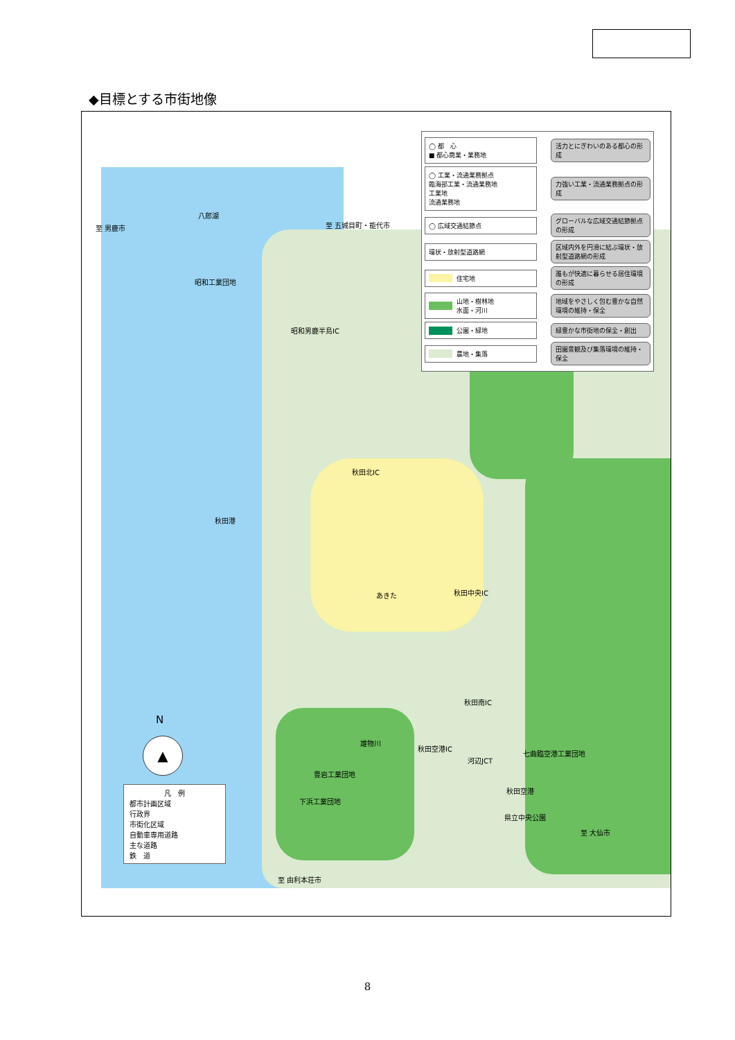◆目標とする市街地像
◯ 都　心
■ 都心商業・業務地
活力とにぎわいのある都心の形成
◯ 工業・流通業務拠点
臨海部工業・流通業務地
工業地
流通業務地
力強い工業・流通業務拠点の形成
◯ 広域交通結節点
グローバルな広域交通結節拠点の形成
環状・放射型道路網
区域内外を円滑に結ぶ環状・放射型道路網の形成
住宅地
誰もが快適に暮らせる居住環境の形成
山地・樹林地
水面・河川
地域をやさしく包む豊かな自然環境の維持・保全
公園・緑地 緑豊かな市街地の保全・創出
農地・集落
田園景観及び集落環境の維持・保全
八郎湖
至 男鹿市 至 五城目町・能代市
昭和工業団地
昭和男鹿半島IC
秋田北IC
秋田港
あきた 秋田中央IC
秋田南IC
雄物川
秋田空港IC
河辺JCT
七曲臨空港工業団地
豊岩工業団地
下浜工業団地
秋田空港
県立中央公園
至 大仙市
至 由利本荘市
▲
N
凡　例
都市計画区域
行政界
市街化区域
自動車専用道路
主な道路
鉄　道
8